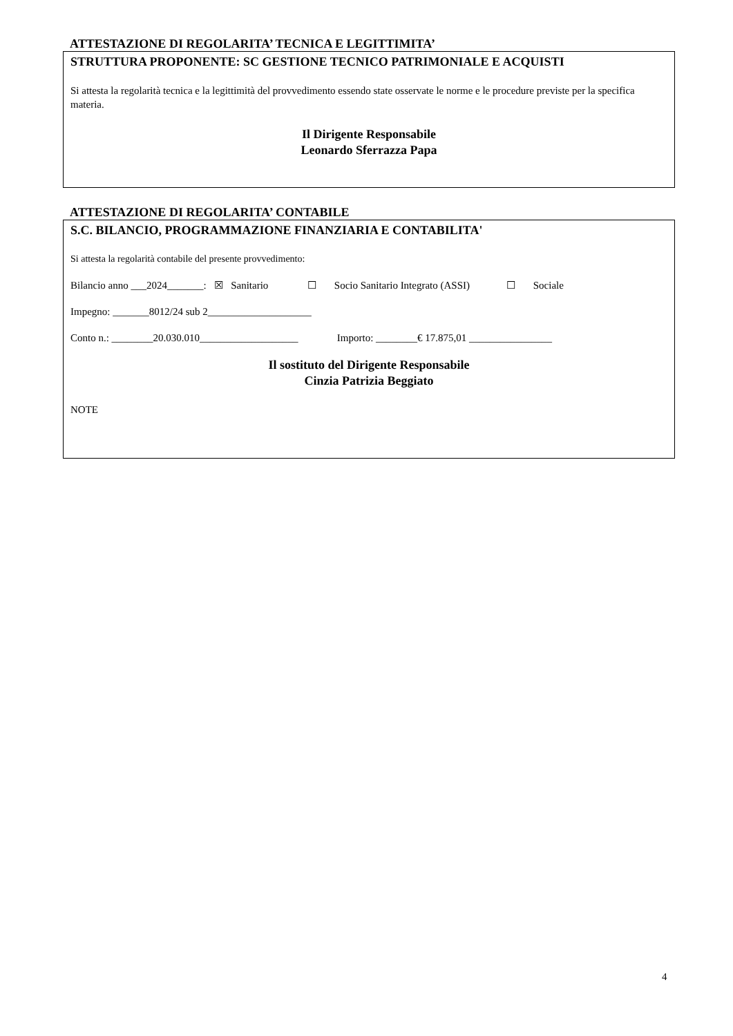ATTESTAZIONE DI REGOLARITA’ TECNICA E LEGITTIMITA’
STRUTTURA PROPONENTE: SC GESTIONE TECNICO PATRIMONIALE E ACQUISTI
Si attesta la regolarità tecnica e la legittimità del provvedimento essendo state osservate le norme e le procedure previste per la specifica materia.
Il Dirigente Responsabile
Leonardo Sferrazza Papa
ATTESTAZIONE DI REGOLARITA’ CONTABILE
S.C. BILANCIO, PROGRAMMAZIONE FINANZIARIA E CONTABILITA'
Si attesta la regolarità contabile del presente provvedimento:
Bilancio anno ___2024_______: ☒ Sanitario ☐ Socio Sanitario Integrato (ASSI) ☐ Sociale
Impegno: _______8012/24 sub 2____________________
Conto n.: ________20.030.010___________________ Importo: ________€ 17.875,01 ________________
Il sostituto del Dirigente Responsabile
Cinzia Patrizia Beggiato
NOTE
4